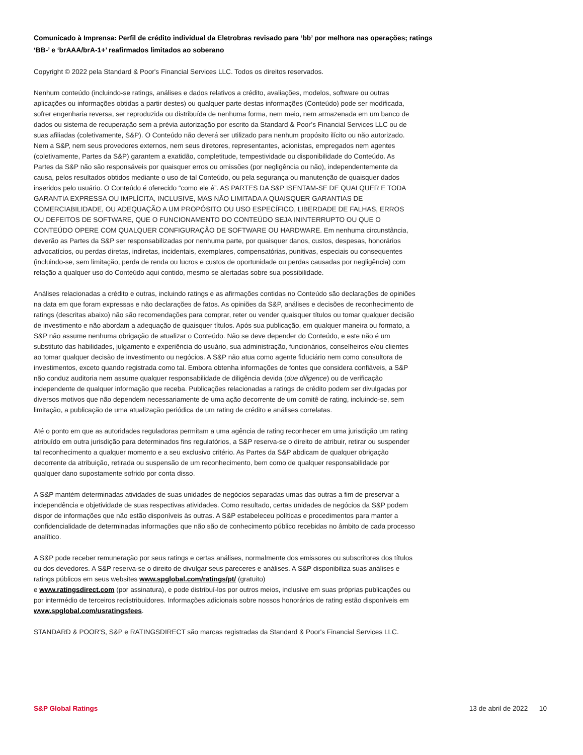Comunicado à Imprensa: Perfil de crédito individual da Eletrobras revisado para ‘bb’ por melhora nas operações; ratings ‘BB-’ e ‘brAAA/brA-1+’ reafirmados limitados ao soberano
Copyright © 2022 pela Standard & Poor's Financial Services LLC. Todos os direitos reservados.
Nenhum conteúdo (incluindo-se ratings, análises e dados relativos a crédito, avaliações, modelos, software ou outras aplicações ou informações obtidas a partir destes) ou qualquer parte destas informações (Conteúdo) pode ser modificada, sofrer engenharia reversa, ser reproduzida ou distribuída de nenhuma forma, nem meio, nem armazenada em um banco de dados ou sistema de recuperação sem a prévia autorização por escrito da Standard & Poor’s Financial Services LLC ou de suas afiliadas (coletivamente, S&P). O Conteúdo não deverá ser utilizado para nenhum propósito ilícito ou não autorizado. Nem a S&P, nem seus provedores externos, nem seus diretores, representantes, acionistas, empregados nem agentes (coletivamente, Partes da S&P) garantem a exatidão, completitude, tempestividade ou disponibilidade do Conteúdo. As Partes da S&P não são responsáveis por quaisquer erros ou omissões (por negligência ou não), independentemente da causa, pelos resultados obtidos mediante o uso de tal Conteúdo, ou pela segurança ou manutenção de quaisquer dados inseridos pelo usuário. O Conteúdo é oferecido “como ele é”. AS PARTES DA S&P ISENTAM-SE DE QUALQUER E TODA GARANTIA EXPRESSA OU IMPLÍCITA, INCLUSIVE, MAS NÃO LIMITADA A QUAISQUER GARANTIAS DE COMERCIABILIDADE, OU ADEQUAÇÃO A UM PROPÓSITO OU USO ESPECÍFICO, LIBERDADE DE FALHAS, ERROS OU DEFEITOS DE SOFTWARE, QUE O FUNCIONAMENTO DO CONTEÚDO SEJA ININTERRUPTO OU QUE O CONTEÚDO OPERE COM QUALQUER CONFIGURAÇÃO DE SOFTWARE OU HARDWARE. Em nenhuma circunstância, deverão as Partes da S&P ser responsabilizadas por nenhuma parte, por quaisquer danos, custos, despesas, honorários advocatícios, ou perdas diretas, indiretas, incidentais, exemplares, compensatórias, punitivas, especiais ou consequentes (incluindo-se, sem limitação, perda de renda ou lucros e custos de oportunidade ou perdas causadas por negligência) com relação a qualquer uso do Conteúdo aqui contido, mesmo se alertadas sobre sua possibilidade.
Análises relacionadas a crédito e outras, incluindo ratings e as afirmações contidas no Conteúdo são declarações de opiniões na data em que foram expressas e não declarações de fatos. As opiniões da S&P, análises e decisões de reconhecimento de ratings (descritas abaixo) não são recomendações para comprar, reter ou vender quaisquer títulos ou tomar qualquer decisão de investimento e não abordam a adequação de quaisquer títulos. Após sua publicação, em qualquer maneira ou formato, a S&P não assume nenhuma obrigação de atualizar o Conteúdo. Não se deve depender do Conteúdo, e este não é um substituto das habilidades, julgamento e experiência do usuário, sua administração, funcionários, conselheiros e/ou clientes ao tomar qualquer decisão de investimento ou negócios. A S&P não atua como agente fiduciário nem como consultora de investimentos, exceto quando registrada como tal. Embora obtenha informações de fontes que considera confiáveis, a S&P não conduz auditoria nem assume qualquer responsabilidade de diligência devida (due diligence) ou de verificação independente de qualquer informação que receba. Publicações relacionadas a ratings de crédito podem ser divulgadas por diversos motivos que não dependem necessariamente de uma ação decorrente de um comitê de rating, incluindo-se, sem limitação, a publicação de uma atualização periódica de um rating de crédito e análises correlatas.
Até o ponto em que as autoridades reguladoras permitam a uma agência de rating reconhecer em uma jurisdição um rating atribuído em outra jurisdição para determinados fins regulatórios, a S&P reserva-se o direito de atribuir, retirar ou suspender tal reconhecimento a qualquer momento e a seu exclusivo critério. As Partes da S&P abdicam de qualquer obrigação decorrente da atribuição, retirada ou suspensão de um reconhecimento, bem como de qualquer responsabilidade por qualquer dano supostamente sofrido por conta disso.
A S&P mantém determinadas atividades de suas unidades de negócios separadas umas das outras a fim de preservar a independência e objetividade de suas respectivas atividades. Como resultado, certas unidades de negócios da S&P podem dispor de informações que não estão disponíveis às outras. A S&P estabeleceu políticas e procedimentos para manter a confidencialidade de determinadas informações que não são de conhecimento público recebidas no âmbito de cada processo analítico.
A S&P pode receber remuneração por seus ratings e certas análises, normalmente dos emissores ou subscritores dos títulos ou dos devedores. A S&P reserva-se o direito de divulgar seus pareceres e análises. A S&P disponibiliza suas análises e ratings públicos em seus websites www.spglobal.com/ratings/pt/ (gratuito)
e www.ratingsdirect.com (por assinatura), e pode distribuí-los por outros meios, inclusive em suas próprias publicações ou por intermédio de terceiros redistribuidores. Informações adicionais sobre nossos honorários de rating estão disponíveis em www.spglobal.com/usratingsfees.
STANDARD & POOR'S, S&P e RATINGSDIRECT são marcas registradas da Standard & Poor's Financial Services LLC.
S&P Global Ratings 13 de abril de 2022 10